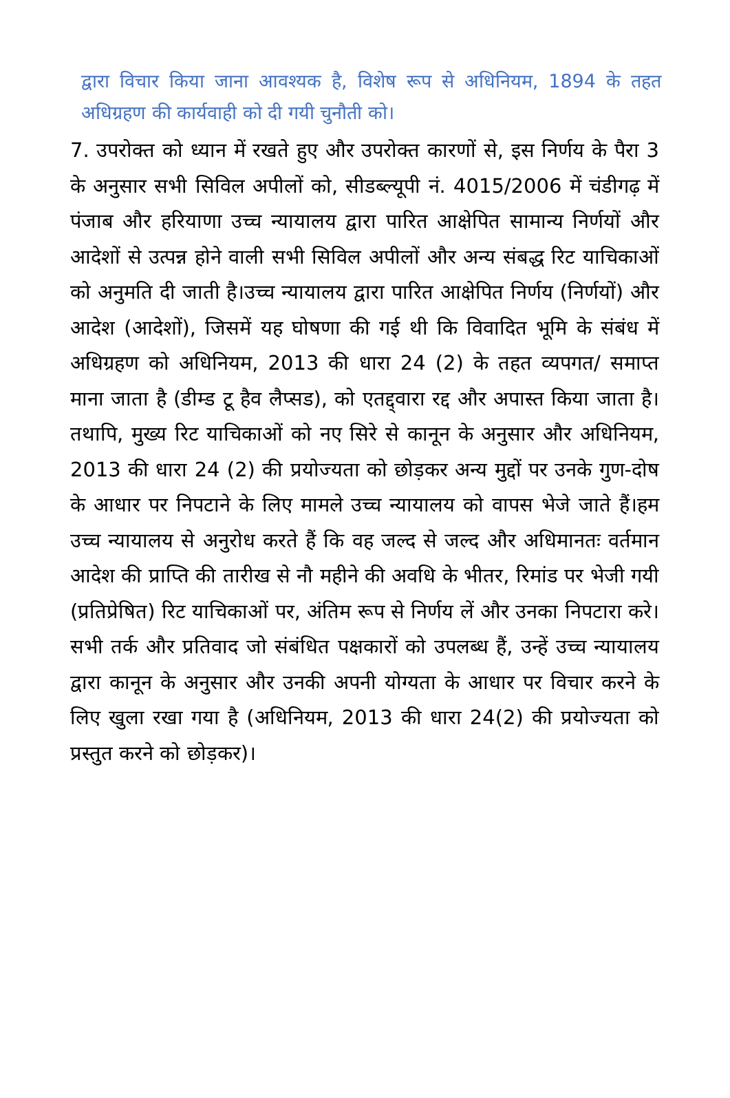द्वारा विचार किया जाना आवश्यक है, विशेष रूप से अधिनियम, 1894 के तहत अधिग्रहण की कार्यवाही को दी गयी चुनौती को।
7. उपरोक्त को ध्यान में रखते हुए और उपरोक्त कारणों से, इस निर्णय के पैरा 3 के अनुसार सभी सिविल अपीलों को, सीडब्ल्यूपी नं. 4015/2006 में चंडीगढ़ में पंजाब और हरियाणा उच्च न्यायालय द्वारा पारित आक्षेपित सामान्य निर्णयों और आदेशों से उत्पन्न होने वाली सभी सिविल अपीलों और अन्य संबद्ध रिट याचिकाओं को अनुमति दी जाती है।उच्च न्यायालय द्वारा पारित आक्षेपित निर्णय (निर्णयों) और आदेश (आदेशों), जिसमें यह घोषणा की गई थी कि विवादित भूमि के संबंध में अधिग्रहण को अधिनियम, 2013 की धारा 24 (2) के तहत व्यपगत/ समाप्त माना जाता है (डीम्ड टू हैव लैप्सड), को एतद्द्वारा रद्द और अपास्त किया जाता है।तथापि, मुख्य रिट याचिकाओं को नए सिरे से कानून के अनुसार और अधिनियम, 2013 की धारा 24 (2) की प्रयोज्यता को छोड़कर अन्य मुद्दों पर उनके गुण-दोष के आधार पर निपटाने के लिए मामले उच्च न्यायालय को वापस भेजे जाते हैं।हम उच्च न्यायालय से अनुरोध करते हैं कि वह जल्द से जल्द और अधिमानतः वर्तमान आदेश की प्राप्ति की तारीख से नौ महीने की अवधि के भीतर, रिमांड पर भेजी गयी (प्रतिप्रेषित) रिट याचिकाओं पर, अंतिम रूप से निर्णय लें और उनका निपटारा करे।सभी तर्क और प्रतिवाद जो संबंधित पक्षकारों को उपलब्ध हैं, उन्हें उच्च न्यायालय द्वारा कानून के अनुसार और उनकी अपनी योग्यता के आधार पर विचार करने के लिए खुला रखा गया है (अधिनियम, 2013 की धारा 24(2) की प्रयोज्यता को प्रस्तुत करने को छोड़कर)।